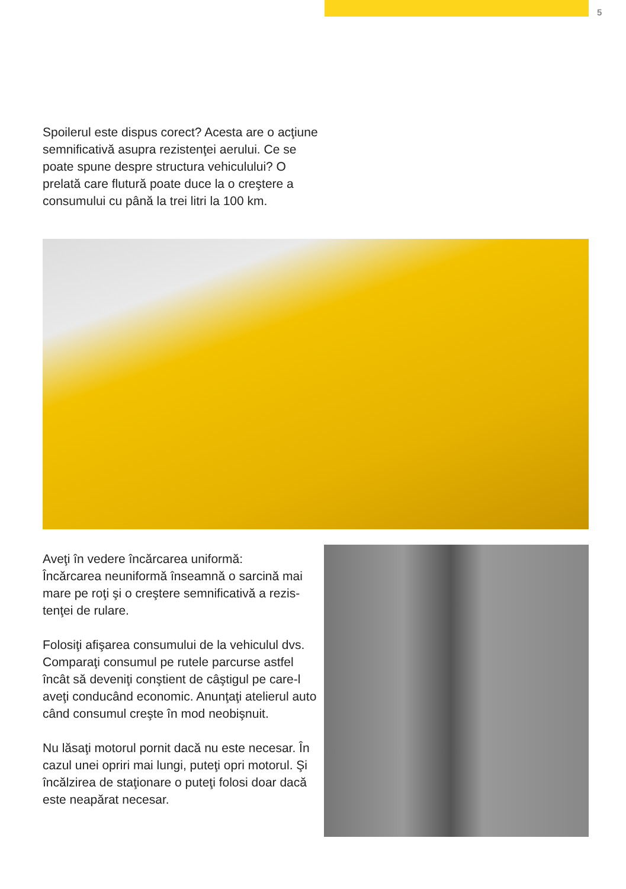5
Spoilerul este dispus corect? Acesta are o acţiune semnificativă asupra rezistenţei aerului. Ce se poate spune despre structura vehiculului? O prela­tă care flutură poate duce la o creştere a consu­mului cu până la trei litri la 100 km.
Aveţi în vedere încărcarea uniformă:
Încărcarea neuniformă înseamnă o sarcină mai mare pe roţi şi o creştere semnificativă a rezis­tenţei de rulare.
Folosiţi afişarea consumului de la vehiculul dvs. Comparaţi consumul pe rutele parcurse astfel încât să deveniţi conştient de câştigul pe care-l aveţi conducând economic. Anunţaţi atelierul auto când consumul creşte în mod neobişnuit.
Nu lăsaţi motorul pornit dacă nu este necesar. În cazul unei opriri mai lungi, puteţi opri motorul. Şi încălzirea de staţionare o puteţi folosi doar dacă este neapărat necesar.